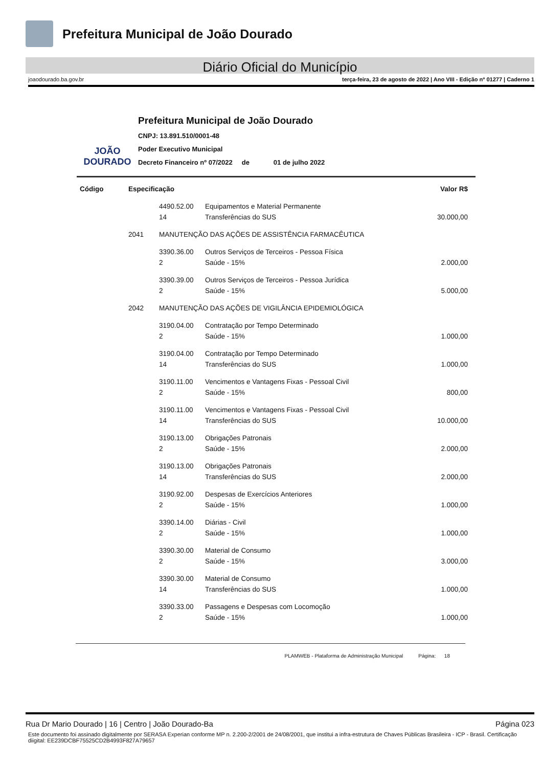Prefeitura Municipal de João Dourado
Diário Oficial do Município
joaodourado.ba.gov.br terça-feira, 23 de agosto de 2022 | Ano VIII - Edição nº 01277 | Caderno 1
JOÃO DOURADO
Prefeitura Municipal de João Dourado
CNPJ: 13.891.510/0001-48
Poder Executivo Municipal
Decreto Financeiro nº 07/2022 de 01 de julho 2022
| Código | Especificação | | | Valor R$ |
| --- | --- | --- | --- | --- |
| | | 4490.52.00 | Equipamentos e Material Permanente | |
| | | 14 | Transferências do SUS | 30.000,00 |
| | 2041 | MANUTENÇÃO DAS AÇÕES DE ASSISTÊNCIA FARMACÊUTICA | | |
| | | 3390.36.00 | Outros Serviços de Terceiros - Pessoa Física | |
| | | 2 | Saúde - 15% | 2.000,00 |
| | | 3390.39.00 | Outros Serviços de Terceiros - Pessoa Jurídica | |
| | | 2 | Saúde - 15% | 5.000,00 |
| | 2042 | MANUTENÇÃO DAS AÇÕES DE VIGILÂNCIA EPIDEMIOLÓGICA | | |
| | | 3190.04.00 | Contratação por Tempo Determinado | |
| | | 2 | Saúde - 15% | 1.000,00 |
| | | 3190.04.00 | Contratação por Tempo Determinado | |
| | | 14 | Transferências do SUS | 1.000,00 |
| | | 3190.11.00 | Vencimentos e Vantagens Fixas - Pessoal Civil | |
| | | 2 | Saúde - 15% | 800,00 |
| | | 3190.11.00 | Vencimentos e Vantagens Fixas - Pessoal Civil | |
| | | 14 | Transferências do SUS | 10.000,00 |
| | | 3190.13.00 | Obrigações Patronais | |
| | | 2 | Saúde - 15% | 2.000,00 |
| | | 3190.13.00 | Obrigações Patronais | |
| | | 14 | Transferências do SUS | 2.000,00 |
| | | 3190.92.00 | Despesas de Exercícios Anteriores | |
| | | 2 | Saúde - 15% | 1.000,00 |
| | | 3390.14.00 | Diárias - Civil | |
| | | 2 | Saúde - 15% | 1.000,00 |
| | | 3390.30.00 | Material de Consumo | |
| | | 2 | Saúde - 15% | 3.000,00 |
| | | 3390.30.00 | Material de Consumo | |
| | | 14 | Transferências do SUS | 1.000,00 |
| | | 3390.33.00 | Passagens e Despesas com Locomoção | |
| | | 2 | Saúde - 15% | 1.000,00 |
PLAMWEB - Plataforma de Administração Municipal Página: 18
Rua Dr Mario Dourado | 16 | Centro | João Dourado-Ba Página 023
Este documento foi assinado digitalmente por SERASA Experian conforme MP n. 2.200-2/2001 de 24/08/2001, que institui a infra-estrutura de Chaves Públicas Brasileira - ICP - Brasil. Certificação diigital: EE239DCBF75525CD2B4993F827A79657